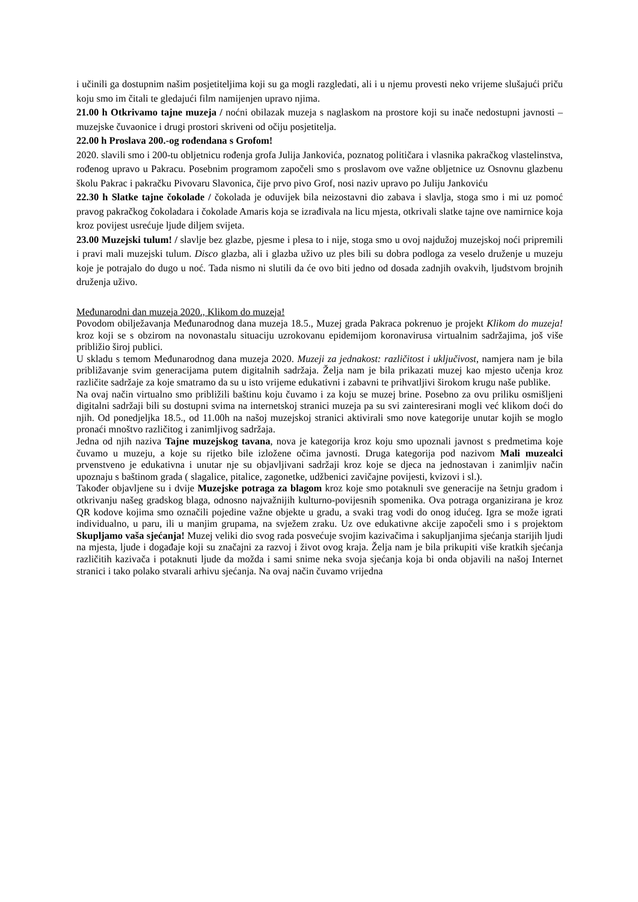i učinili ga dostupnim našim posjetiteljima koji su ga mogli razgledati, ali i u njemu provesti neko vrijeme slušajući priču koju smo im čitali te gledajući film namijenjen upravo njima.
21.00 h Otkrivamo tajne muzeja / noćni obilazak muzeja s naglaskom na prostore koji su inače nedostupni javnosti – muzejske čuvaonice i drugi prostori skriveni od očiju posjetitelja.
22.00 h Proslava 200.-og rođendana s Grofom!
2020. slavili smo i 200-tu obljetnicu rođenja grofa Julija Jankovića, poznatog političara i vlasnika pakračkog vlastelinstva, rođenog upravo u Pakracu. Posebnim programom započeli smo s proslavom ove važne obljetnice uz Osnovnu glazbenu školu Pakrac i pakračku Pivovaru Slavonica, čije prvo pivo Grof, nosi naziv upravo po Juliju Jankoviću
22.30 h Slatke tajne čokolade / čokolada je oduvijek bila neizostavni dio zabava i slavlja, stoga smo i mi uz pomoć pravog pakračkog čokoladara i čokolade Amaris koja se izrađivala na licu mjesta, otkrivali slatke tajne ove namirnice koja kroz povijest usrećuje ljude diljem svijeta.
23.00 Muzejski tulum! / slavlje bez glazbe, pjesme i plesa to i nije, stoga smo u ovoj najdužoj muzejskoj noći pripremili i pravi mali muzejski tulum. Disco glazba, ali i glazba uživo uz ples bili su dobra podloga za veselo druženje u muzeju koje je potrajalo do dugo u noć. Tada nismo ni slutili da će ovo biti jedno od dosada zadnjih ovakvih, ljudstvom brojnih druženja uživo.
Međunarodni dan muzeja 2020., Klikom do muzeja!
Povodom obilježavanja Međunarodnog dana muzeja 18.5., Muzej grada Pakraca pokrenuo je projekt Klikom do muzeja! kroz koji se s obzirom na novonastalu situaciju uzrokovanu epidemijom koronavirusa virtualnim sadržajima, još više približio široj publici.
U skladu s temom Međunarodnog dana muzeja 2020. Muzeji za jednakost: različitost i uključivost, namjera nam je bila približavanje svim generacijama putem digitalnih sadržaja. Želja nam je bila prikazati muzej kao mjesto učenja kroz različite sadržaje za koje smatramo da su u isto vrijeme edukativni i zabavni te prihvatljivi širokom krugu naše publike.
Na ovaj način virtualno smo približili baštinu koju čuvamo i za koju se muzej brine. Posebno za ovu priliku osmišljeni digitalni sadržaji bili su dostupni svima na internetskoj stranici muzeja pa su svi zainteresirani mogli već klikom doći do njih. Od ponedjeljka 18.5., od 11.00h na našoj muzejskoj stranici aktivirali smo nove kategorije unutar kojih se moglo pronaći mnoštvo različitog i zanimljivog sadržaja.
Jedna od njih naziva Tajne muzejskog tavana, nova je kategorija kroz koju smo upoznali javnost s predmetima koje čuvamo u muzeju, a koje su rijetko bile izložene očima javnosti. Druga kategorija pod nazivom Mali muzealci prvenstveno je edukativna i unutar nje su objavljivani sadržaji kroz koje se djeca na jednostavan i zanimljiv način upoznaju s baštinom grada ( slagalice, pitalice, zagonetke, udžbenici zavičajne povijesti, kvizovi i sl.).
Također objavljene su i dvije Muzejske potraga za blagom kroz koje smo potaknuli sve generacije na šetnju gradom i otkrivanju našeg gradskog blaga, odnosno najvažnijih kulturno-povijesnih spomenika. Ova potraga organizirana je kroz QR kodove kojima smo označili pojedine važne objekte u gradu, a svaki trag vodi do onog idućeg. Igra se može igrati individualno, u paru, ili u manjim grupama, na svježem zraku. Uz ove edukativne akcije započeli smo i s projektom Skupljamo vaša sjećanja! Muzej veliki dio svog rada posvećuje svojim kazivačima i sakupljanjima sjećanja starijih ljudi na mjesta, ljude i događaje koji su značajni za razvoj i život ovog kraja. Želja nam je bila prikupiti više kratkih sjećanja različitih kazivača i potaknuti ljude da možda i sami snime neka svoja sjećanja koja bi onda objavili na našoj Internet stranici i tako polako stvarali arhivu sjećanja. Na ovaj način čuvamo vrijedna